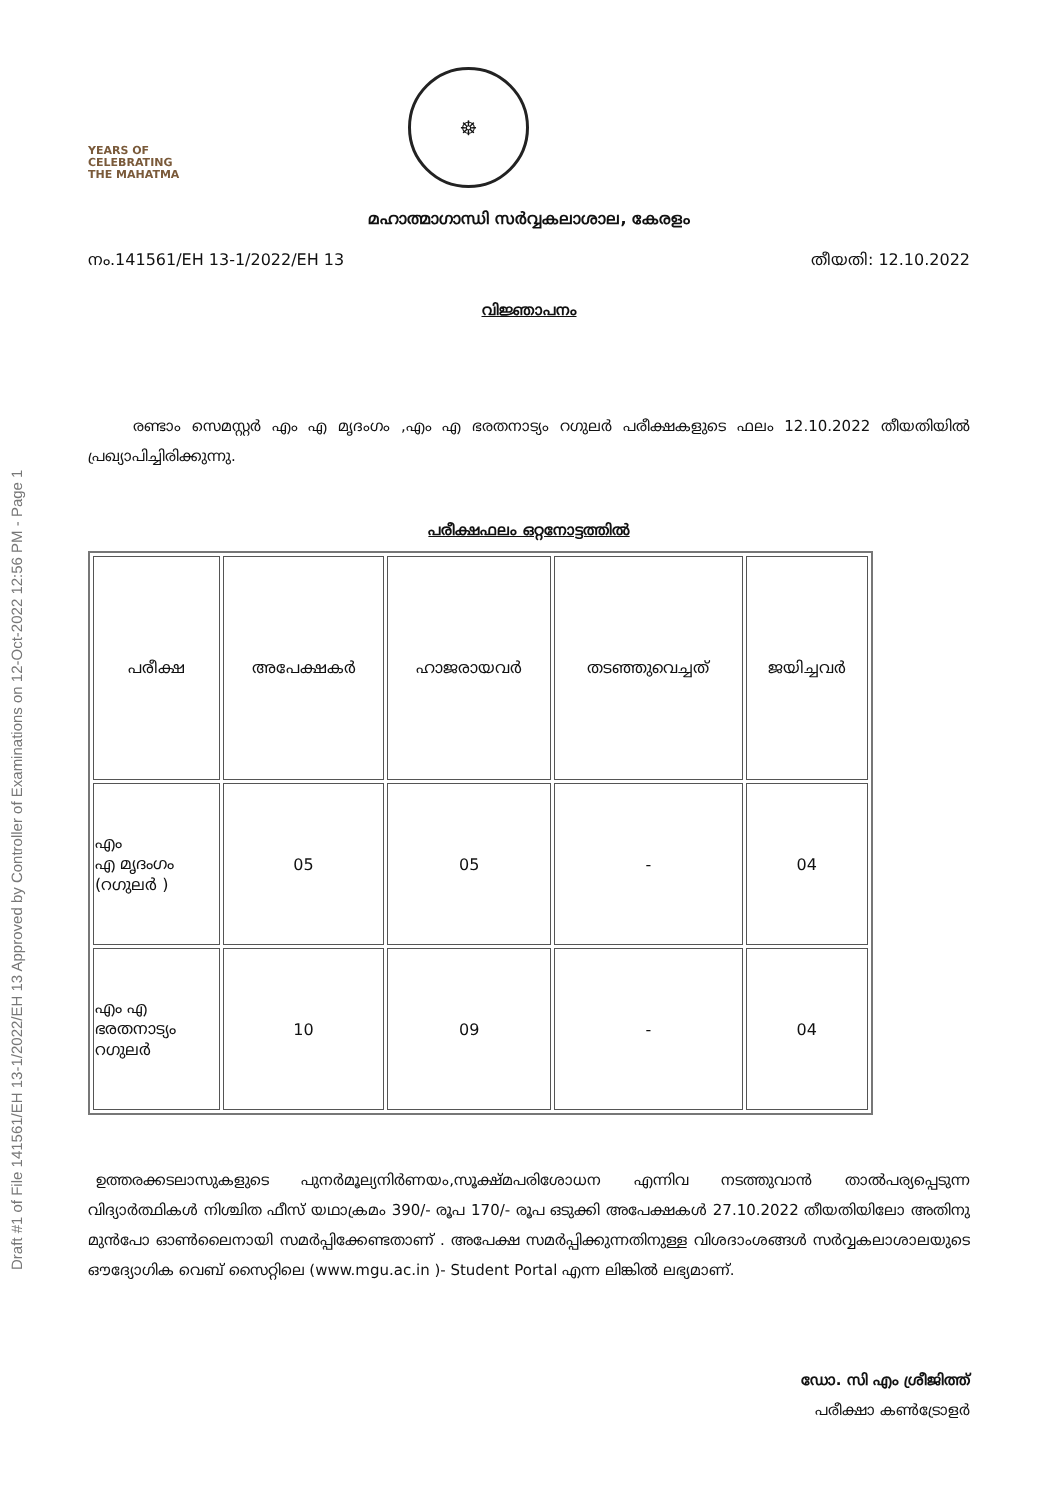Draft #1 of File 141561/EH 13-1/2022/EH 13 Approved by Controller of Examinations on 12-Oct-2022 12:56 PM - Page 1
YEARS OF
CELEBRATING
THE MAHATMA
☸
മഹാത്മാഗാന്ധി സർവ്വകലാശാല, കേരളം
നം.141561/EH 13-1/2022/EH 13 തീയതി: 12.10.2022
വിജ്ഞാപനം
   രണ്ടാം സെമസ്റ്റർ എം എ മൃദംഗം ,എം എ ഭരതനാട്യം റഗുലർ പരീക്ഷകളുടെ ഫലം 12.10.2022 തീയതിയിൽ പ്രഖ്യാപിച്ചിരിക്കുന്നു.
പരീക്ഷഫലം ഒറ്റനോട്ടത്തിൽ
| പരീക്ഷ | അപേക്ഷകർ | ഹാജരായവർ | തടഞ്ഞുവെച്ചത് | ജയിച്ചവർ |
| എം എ മൃദംഗം (റഗുലർ ) | 05 | 05 | - | 04 |
| എം എ ഭരതനാട്യം റഗുലർ | 10 | 09 | - | 04 |
 ഉത്തരക്കടലാസുകളുടെ പുനർമൂല്യനിർണയം,സൂക്ഷ്മപരിശോധന എന്നിവ നടത്തുവാൻ താൽപര്യപ്പെടുന്ന വിദ്യാർത്ഥികൾ നിശ്ചിത ഫീസ് യഥാക്രമം 390/- രൂപ 170/- രൂപ ഒടുക്കി അപേക്ഷകൾ 27.10.2022 തീയതിയിലോ അതിനു മുൻപോ ഓൺലൈനായി സമർപ്പിക്കേണ്ടതാണ് . അപേക്ഷ സമർപ്പിക്കുന്നതിനുള്ള വിശദാംശങ്ങൾ സർവ്വകലാശാലയുടെ ഔദ്യോഗിക വെബ് സൈറ്റിലെ (www.mgu.ac.in )- Student Portal എന്ന ലിങ്കിൽ ലഭ്യമാണ്.
ഡോ. സി എം ശ്രീജിത്ത്
പരീക്ഷാ കൺട്രോളർ